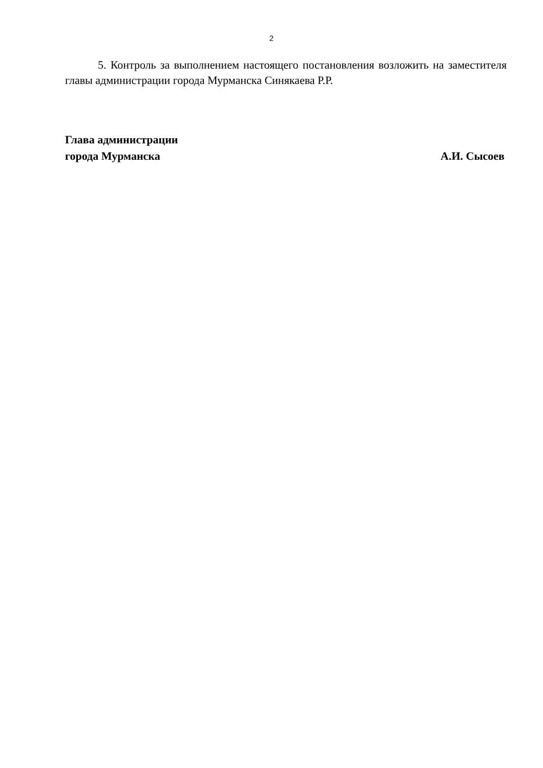2
5. Контроль за выполнением настоящего постановления возложить на заместителя главы администрации города Мурманска Синякаева Р.Р.
Глава администрации
города Мурманска
А.И. Сысоев